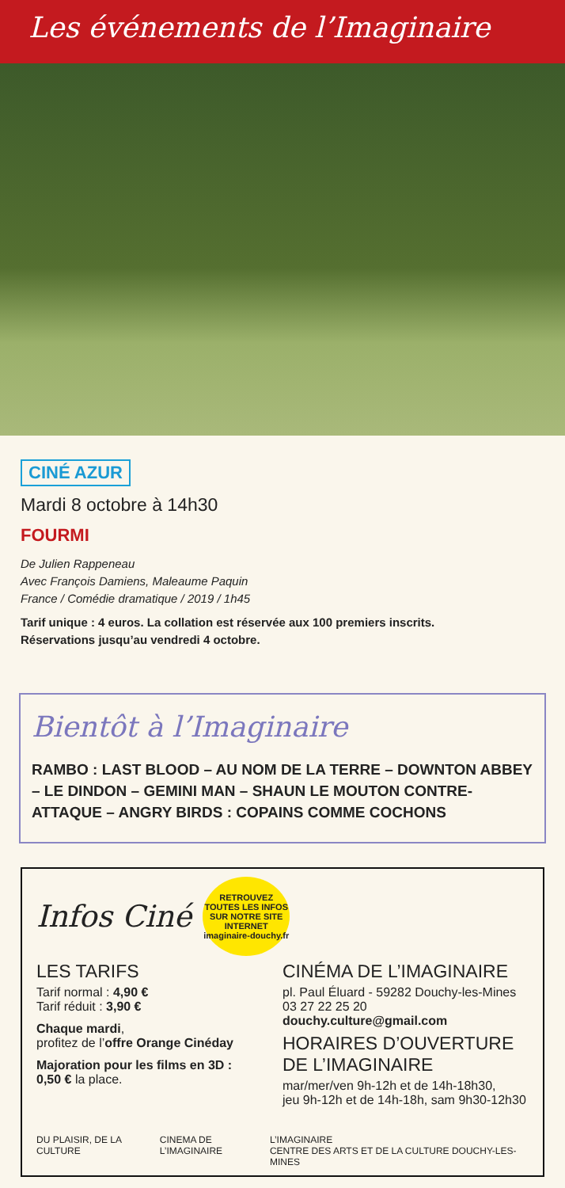Les événements de l’Imaginaire
CINÉ AZUR
Mardi 8 octobre à 14h30
FOURMI
De Julien Rappeneau
Avec François Damiens, Maleaume Paquin
France / Comédie dramatique / 2019 / 1h45
Tarif unique : 4 euros. La collation est réservée aux 100 premiers inscrits.
Réservations jusqu’au vendredi 4 octobre.
Bientôt à l’Imaginaire
RAMBO : LAST BLOOD – AU NOM DE LA TERRE – DOWNTON ABBEY – LE DINDON – GEMINI MAN – SHAUN LE MOUTON CONTRE-ATTAQUE – ANGRY BIRDS : COPAINS COMME COCHONS
Infos Ciné
RETROUVEZ TOUTES LES INFOS SUR NOTRE SITE INTERNET
imaginaire-douchy.fr
LES TARIFS
Tarif normal : 4,90 €
Tarif réduit : 3,90 €
Chaque mardi,
profitez de l’offre Orange Cinéday
Majoration pour les films en 3D :
0,50 € la place.
CINÉMA DE L’IMAGINAIRE
pl. Paul Éluard - 59282 Douchy-les-Mines
03 27 22 25 20
douchy.culture@gmail.com
HORAIRES D’OUVERTURE DE L’IMAGINAIRE
mar/mer/ven 9h-12h et de 14h-18h30,
jeu 9h-12h et de 14h-18h, sam 9h30-12h30
DU PLAISIR, DE LA CULTURE CINEMA DE L’IMAGINAIRE L’IMAGINAIRE
CENTRE DES ARTS ET DE LA CULTURE DOUCHY-LES-MINES